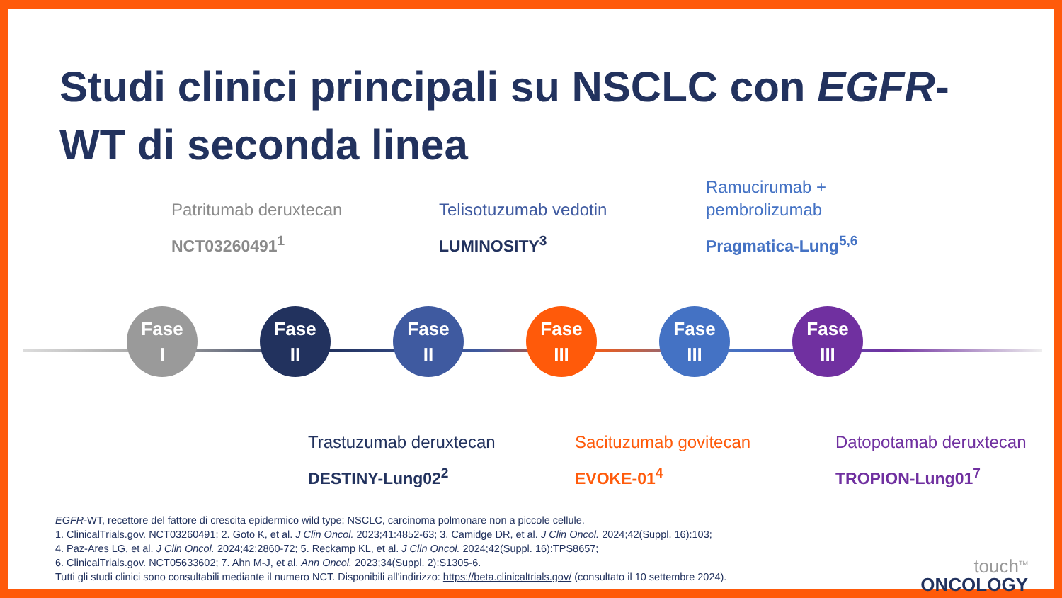Studi clinici principali su NSCLC con EGFR-WT di seconda linea
Fase
I
Fase
II
Fase
II
Fase
III
Fase
III
Fase
III
Patritumab deruxtecan
NCT03260491<sup>1</sup>
Telisotuzumab vedotin
LUMINOSITY<sup>3</sup>
Ramucirumab +
pembrolizumab
Pragmatica-Lung<sup>5,6</sup>
Trastuzumab deruxtecan
DESTINY-Lung02<sup>2</sup>
Sacituzumab govitecan
EVOKE-01<sup>4</sup>
Datopotamab deruxtecan
TROPION-Lung01<sup>7</sup>
EGFR-WT, recettore del fattore di crescita epidermico wild type; NSCLC, carcinoma polmonare non a piccole cellule.
1. ClinicalTrials.gov. NCT03260491; 2. Goto K, et al. J Clin Oncol. 2023;41:4852-63; 3. Camidge DR, et al. J Clin Oncol. 2024;42(Suppl. 16):103;
4. Paz-Ares LG, et al. J Clin Oncol. 2024;42:2860-72; 5. Reckamp KL, et al. J Clin Oncol. 2024;42(Suppl. 16):TPS8657;
6. ClinicalTrials.gov. NCT05633602; 7. Ahn M-J, et al. Ann Oncol. 2023;34(Suppl. 2):S1305-6.
Tutti gli studi clinici sono consultabili mediante il numero NCT. Disponibili all'indirizzo: https://beta.clinicaltrials.gov/ (consultato il 10 settembre 2024).
touch<sup>TM</sup>
ONCOLOGY